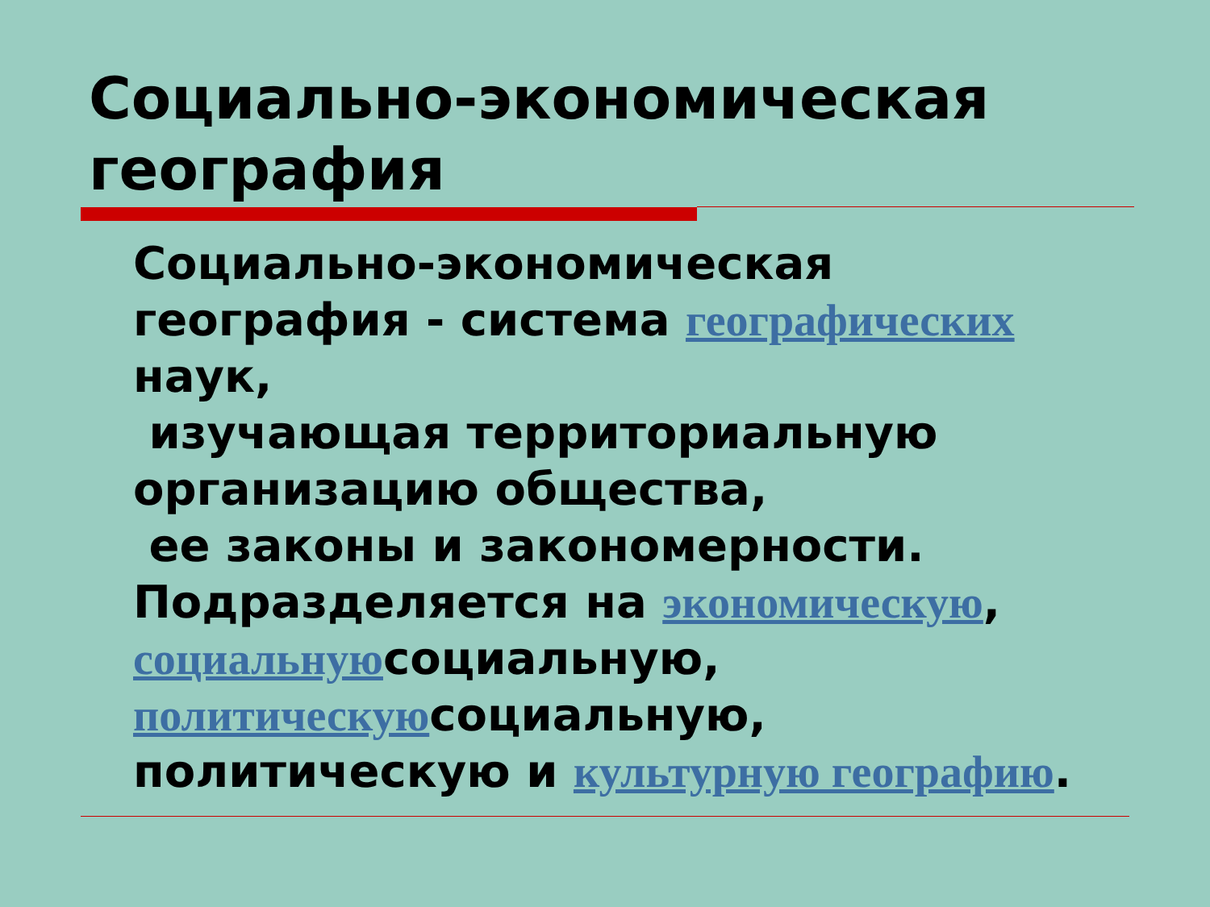Социально-экономическая
география
Социально-экономическая география - система географических наук,
изучающая территориальную организацию общества,
ее законы и закономерности. Подразделяется на экономическую, социальнуюсоциальную, политическуюсоциальную, политическую и культурную географию.